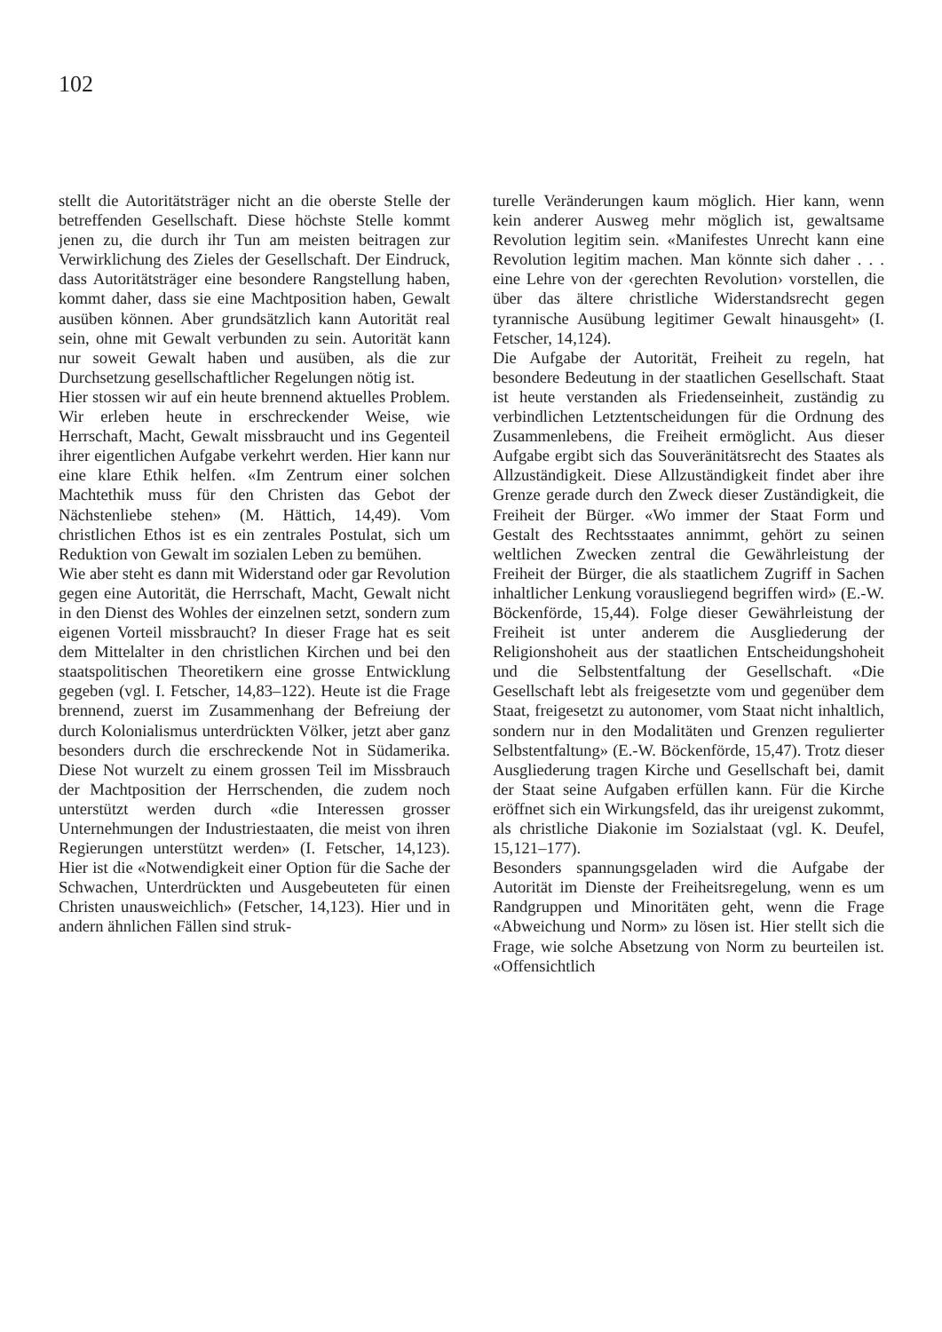102
stellt die Autoritätsträger nicht an die oberste Stelle der betreffenden Gesellschaft. Diese höchste Stelle kommt jenen zu, die durch ihr Tun am meisten beitragen zur Verwirklichung des Zieles der Gesellschaft. Der Eindruck, dass Autoritätsträger eine besondere Rangstellung haben, kommt daher, dass sie eine Machtposition haben, Gewalt ausüben können. Aber grundsätzlich kann Autorität real sein, ohne mit Gewalt verbunden zu sein. Autorität kann nur soweit Gewalt haben und ausüben, als die zur Durchsetzung gesellschaftlicher Regelungen nötig ist.
Hier stossen wir auf ein heute brennend aktuelles Problem. Wir erleben heute in erschreckender Weise, wie Herrschaft, Macht, Gewalt missbraucht und ins Gegenteil ihrer eigentlichen Aufgabe verkehrt werden. Hier kann nur eine klare Ethik helfen. «Im Zentrum einer solchen Machtethik muss für den Christen das Gebot der Nächstenliebe stehen» (M. Hättich, 14,49). Vom christlichen Ethos ist es ein zentrales Postulat, sich um Reduktion von Gewalt im sozialen Leben zu bemühen.
Wie aber steht es dann mit Widerstand oder gar Revolution gegen eine Autorität, die Herrschaft, Macht, Gewalt nicht in den Dienst des Wohles der einzelnen setzt, sondern zum eigenen Vorteil missbraucht? In dieser Frage hat es seit dem Mittelalter in den christlichen Kirchen und bei den staatspolitischen Theoretikern eine grosse Entwicklung gegeben (vgl. I. Fetscher, 14,83–122). Heute ist die Frage brennend, zuerst im Zusammenhang der Befreiung der durch Kolonialismus unterdrückten Völker, jetzt aber ganz besonders durch die erschreckende Not in Südamerika. Diese Not wurzelt zu einem grossen Teil im Missbrauch der Machtposition der Herrschenden, die zudem noch unterstützt werden durch «die Interessen grosser Unternehmungen der Industriestaaten, die meist von ihren Regierungen unterstützt werden» (I. Fetscher, 14,123). Hier ist die «Notwendigkeit einer Option für die Sache der Schwachen, Unterdrückten und Ausgebeuteten für einen Christen unausweichlich» (Fetscher, 14,123). Hier und in andern ähnlichen Fällen sind struk-
turelle Veränderungen kaum möglich. Hier kann, wenn kein anderer Ausweg mehr möglich ist, gewaltsame Revolution legitim sein. «Manifestes Unrecht kann eine Revolution legitim machen. Man könnte sich daher . . . eine Lehre von der ‹gerechten Revolution› vorstellen, die über das ältere christliche Widerstandsrecht gegen tyrannische Ausübung legitimer Gewalt hinausgeht» (I. Fetscher, 14,124).
Die Aufgabe der Autorität, Freiheit zu regeln, hat besondere Bedeutung in der staatlichen Gesellschaft. Staat ist heute verstanden als Friedenseinheit, zuständig zu verbindlichen Letztentscheidungen für die Ordnung des Zusammenlebens, die Freiheit ermöglicht. Aus dieser Aufgabe ergibt sich das Souveränitätsrecht des Staates als Allzuständigkeit. Diese Allzuständigkeit findet aber ihre Grenze gerade durch den Zweck dieser Zuständigkeit, die Freiheit der Bürger. «Wo immer der Staat Form und Gestalt des Rechtsstaates annimmt, gehört zu seinen weltlichen Zwecken zentral die Gewährleistung der Freiheit der Bürger, die als staatlichem Zugriff in Sachen inhaltlicher Lenkung vorausliegend begriffen wird» (E.-W. Böckenförde, 15,44). Folge dieser Gewährleistung der Freiheit ist unter anderem die Ausgliederung der Religionshoheit aus der staatlichen Entscheidungshoheit und die Selbstentfaltung der Gesellschaft. «Die Gesellschaft lebt als freigesetzte vom und gegenüber dem Staat, freigesetzt zu autonomer, vom Staat nicht inhaltlich, sondern nur in den Modalitäten und Grenzen regulierter Selbstentfaltung» (E.-W. Böckenförde, 15,47). Trotz dieser Ausgliederung tragen Kirche und Gesellschaft bei, damit der Staat seine Aufgaben erfüllen kann. Für die Kirche eröffnet sich ein Wirkungsfeld, das ihr ureigenst zukommt, als christliche Diakonie im Sozialstaat (vgl. K. Deufel, 15,121–177).
Besonders spannungsgeladen wird die Aufgabe der Autorität im Dienste der Freiheitsregelung, wenn es um Randgruppen und Minoritäten geht, wenn die Frage «Abweichung und Norm» zu lösen ist. Hier stellt sich die Frage, wie solche Absetzung von Norm zu beurteilen ist. «Offensichtlich